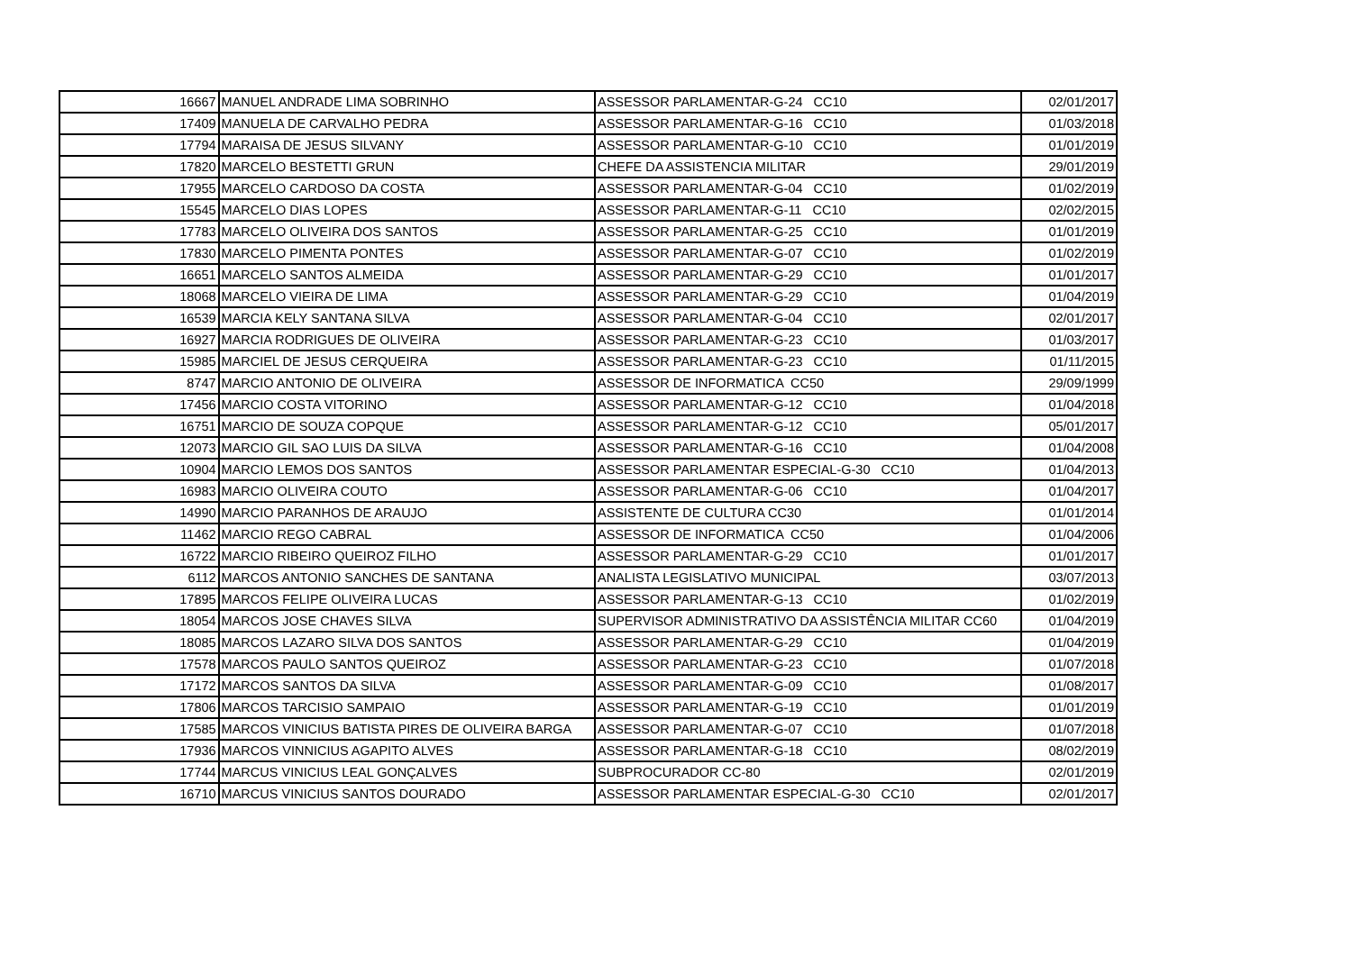| 16667 | MANUEL ANDRADE LIMA SOBRINHO | ASSESSOR PARLAMENTAR-G-24 CC10 | 02/01/2017 |
| 17409 | MANUELA DE CARVALHO PEDRA | ASSESSOR PARLAMENTAR-G-16 CC10 | 01/03/2018 |
| 17794 | MARAISA DE JESUS SILVANY | ASSESSOR PARLAMENTAR-G-10 CC10 | 01/01/2019 |
| 17820 | MARCELO BESTETTI GRUN | CHEFE DA ASSISTENCIA MILITAR | 29/01/2019 |
| 17955 | MARCELO CARDOSO DA COSTA | ASSESSOR PARLAMENTAR-G-04 CC10 | 01/02/2019 |
| 15545 | MARCELO DIAS LOPES | ASSESSOR PARLAMENTAR-G-11 CC10 | 02/02/2015 |
| 17783 | MARCELO OLIVEIRA DOS SANTOS | ASSESSOR PARLAMENTAR-G-25 CC10 | 01/01/2019 |
| 17830 | MARCELO PIMENTA PONTES | ASSESSOR PARLAMENTAR-G-07 CC10 | 01/02/2019 |
| 16651 | MARCELO SANTOS ALMEIDA | ASSESSOR PARLAMENTAR-G-29 CC10 | 01/01/2017 |
| 18068 | MARCELO VIEIRA DE LIMA | ASSESSOR PARLAMENTAR-G-29 CC10 | 01/04/2019 |
| 16539 | MARCIA KELY SANTANA SILVA | ASSESSOR PARLAMENTAR-G-04 CC10 | 02/01/2017 |
| 16927 | MARCIA RODRIGUES DE OLIVEIRA | ASSESSOR PARLAMENTAR-G-23 CC10 | 01/03/2017 |
| 15985 | MARCIEL DE JESUS CERQUEIRA | ASSESSOR PARLAMENTAR-G-23 CC10 | 01/11/2015 |
| 8747 | MARCIO ANTONIO DE OLIVEIRA | ASSESSOR DE INFORMATICA CC50 | 29/09/1999 |
| 17456 | MARCIO COSTA VITORINO | ASSESSOR PARLAMENTAR-G-12 CC10 | 01/04/2018 |
| 16751 | MARCIO DE SOUZA COPQUE | ASSESSOR PARLAMENTAR-G-12 CC10 | 05/01/2017 |
| 12073 | MARCIO GIL SAO LUIS DA SILVA | ASSESSOR PARLAMENTAR-G-16 CC10 | 01/04/2008 |
| 10904 | MARCIO LEMOS DOS SANTOS | ASSESSOR PARLAMENTAR ESPECIAL-G-30 CC10 | 01/04/2013 |
| 16983 | MARCIO OLIVEIRA COUTO | ASSESSOR PARLAMENTAR-G-06 CC10 | 01/04/2017 |
| 14990 | MARCIO PARANHOS DE ARAUJO | ASSISTENTE DE CULTURA CC30 | 01/01/2014 |
| 11462 | MARCIO REGO CABRAL | ASSESSOR DE INFORMATICA CC50 | 01/04/2006 |
| 16722 | MARCIO RIBEIRO QUEIROZ FILHO | ASSESSOR PARLAMENTAR-G-29 CC10 | 01/01/2017 |
| 6112 | MARCOS ANTONIO SANCHES DE SANTANA | ANALISTA LEGISLATIVO MUNICIPAL | 03/07/2013 |
| 17895 | MARCOS FELIPE OLIVEIRA LUCAS | ASSESSOR PARLAMENTAR-G-13 CC10 | 01/02/2019 |
| 18054 | MARCOS JOSE CHAVES SILVA | SUPERVISOR ADMINISTRATIVO DA ASSISTÊNCIA MILITAR CC60 | 01/04/2019 |
| 18085 | MARCOS LAZARO SILVA DOS SANTOS | ASSESSOR PARLAMENTAR-G-29 CC10 | 01/04/2019 |
| 17578 | MARCOS PAULO SANTOS QUEIROZ | ASSESSOR PARLAMENTAR-G-23 CC10 | 01/07/2018 |
| 17172 | MARCOS SANTOS DA SILVA | ASSESSOR PARLAMENTAR-G-09 CC10 | 01/08/2017 |
| 17806 | MARCOS TARCISIO SAMPAIO | ASSESSOR PARLAMENTAR-G-19 CC10 | 01/01/2019 |
| 17585 | MARCOS VINICIUS BATISTA PIRES DE OLIVEIRA BARGA | ASSESSOR PARLAMENTAR-G-07 CC10 | 01/07/2018 |
| 17936 | MARCOS VINNICIUS AGAPITO ALVES | ASSESSOR PARLAMENTAR-G-18 CC10 | 08/02/2019 |
| 17744 | MARCUS VINICIUS LEAL GONÇALVES | SUBPROCURADOR CC-80 | 02/01/2019 |
| 16710 | MARCUS VINICIUS SANTOS DOURADO | ASSESSOR PARLAMENTAR ESPECIAL-G-30 CC10 | 02/01/2017 |